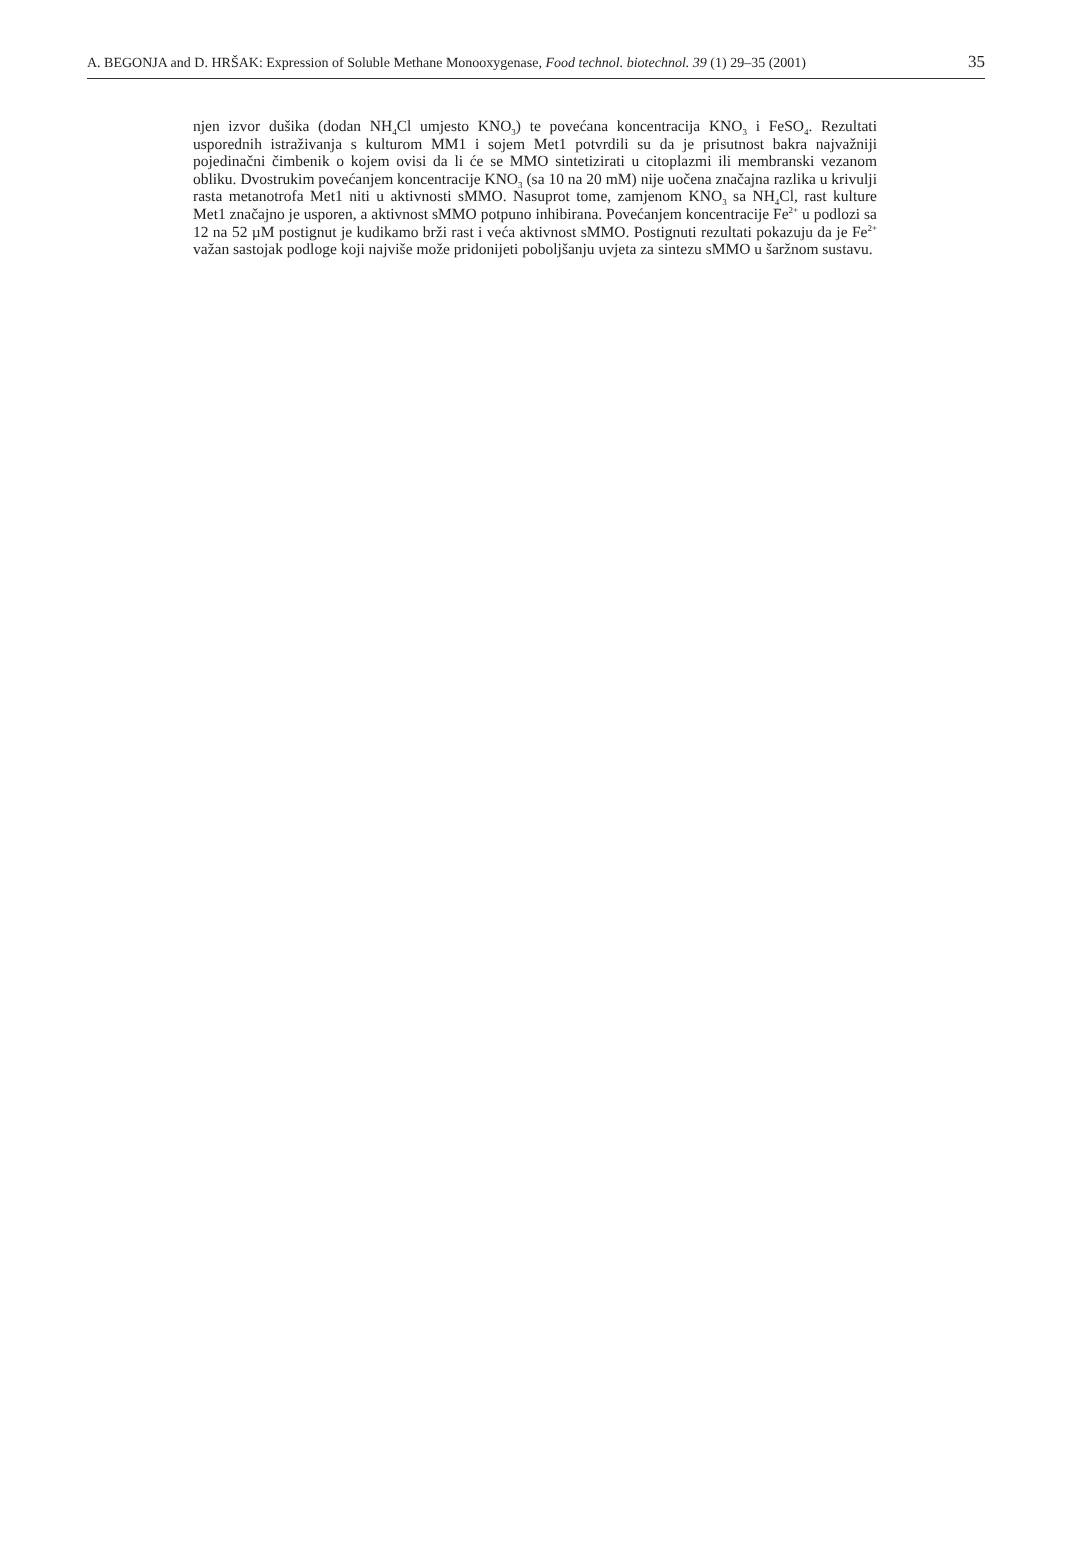A. BEGONJA and D. HRŠAK: Expression of Soluble Methane Monooxygenase, Food technol. biotechnol. 39 (1) 29–35 (2001) 35
njen izvor dušika (dodan NH<sub>4</sub>Cl umjesto KNO<sub>3</sub>) te povećana koncentracija KNO<sub>3</sub> i FeSO<sub>4</sub>. Rezultati usporednih istraživanja s kulturom MM1 i sojem Met1 potvrdili su da je prisutnost bakra najvažniji pojedinačni čimbenik o kojem ovisi da li će se MMO sintetizirati u citoplazmi ili membranski vezanom obliku. Dvostrukim povećanjem koncentracije KNO<sub>3</sub> (sa 10 na 20 mM) nije uočena značajna razlika u krivulji rasta metanotrofa Met1 niti u aktivnosti sMMO. Nasuprot tome, zamjenom KNO<sub>3</sub> sa NH<sub>4</sub>Cl, rast kulture Met1 značajno je usporen, a aktivnost sMMO potpuno inhibirana. Povećanjem koncentracije Fe<sup>2+</sup> u podlozi sa 12 na 52 µM postignut je kudikamo brži rast i veća aktivnost sMMO. Postignuti rezultati pokazuju da je Fe<sup>2+</sup> važan sastojak podloge koji najviše može pridonijeti poboljšanju uvjeta za sintezu sMMO u šaržnom sustavu.